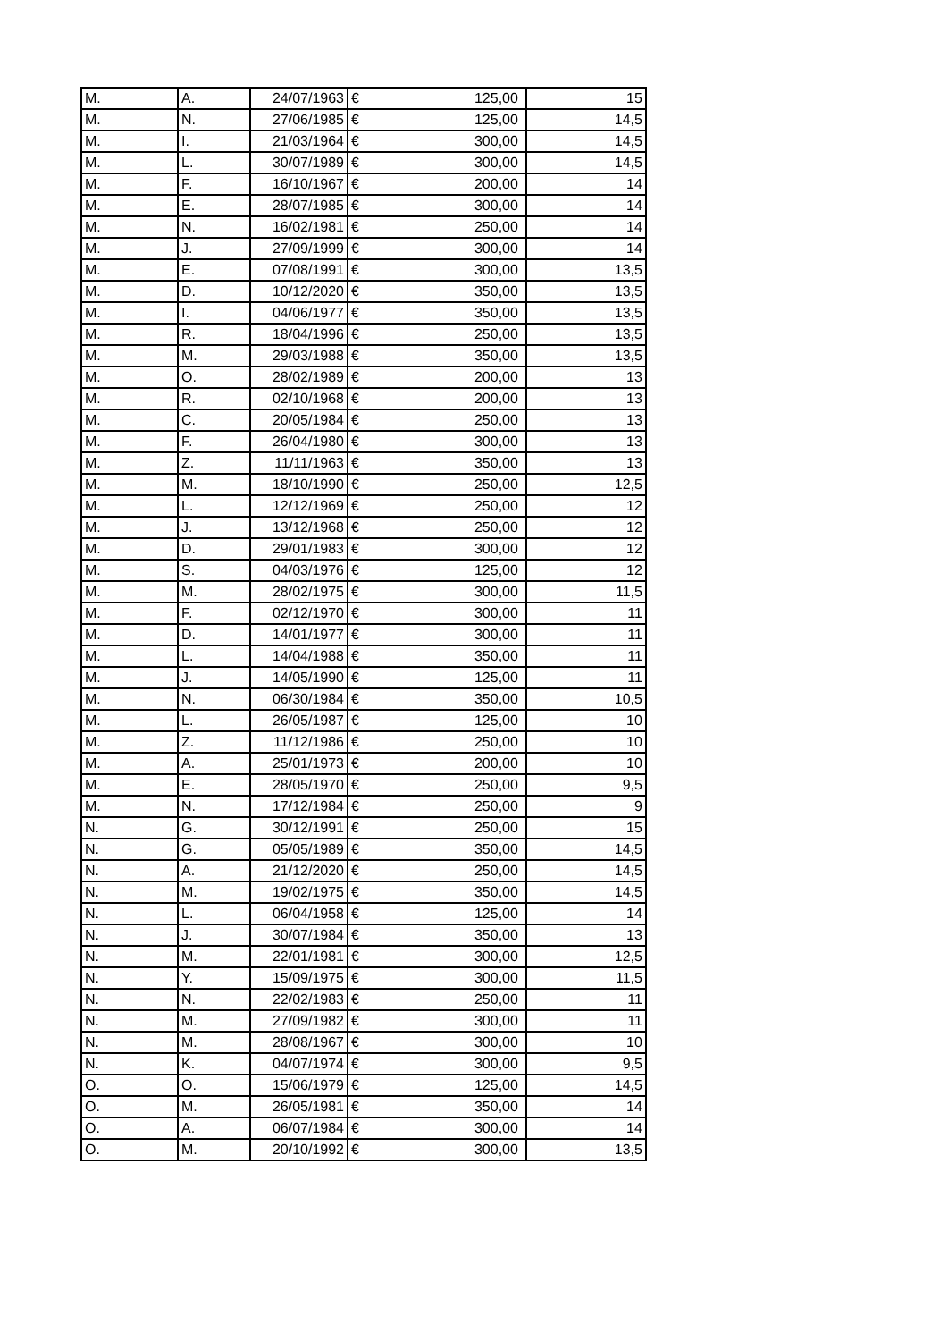| M. | A. | 24/07/1963 | € | 125,00 | 15 |
| M. | N. | 27/06/1985 | € | 125,00 | 14,5 |
| M. | I. | 21/03/1964 | € | 300,00 | 14,5 |
| M. | L. | 30/07/1989 | € | 300,00 | 14,5 |
| M. | F. | 16/10/1967 | € | 200,00 | 14 |
| M. | E. | 28/07/1985 | € | 300,00 | 14 |
| M. | N. | 16/02/1981 | € | 250,00 | 14 |
| M. | J. | 27/09/1999 | € | 300,00 | 14 |
| M. | E. | 07/08/1991 | € | 300,00 | 13,5 |
| M. | D. | 10/12/2020 | € | 350,00 | 13,5 |
| M. | I. | 04/06/1977 | € | 350,00 | 13,5 |
| M. | R. | 18/04/1996 | € | 250,00 | 13,5 |
| M. | M. | 29/03/1988 | € | 350,00 | 13,5 |
| M. | O. | 28/02/1989 | € | 200,00 | 13 |
| M. | R. | 02/10/1968 | € | 200,00 | 13 |
| M. | C. | 20/05/1984 | € | 250,00 | 13 |
| M. | F. | 26/04/1980 | € | 300,00 | 13 |
| M. | Z. | 11/11/1963 | € | 350,00 | 13 |
| M. | M. | 18/10/1990 | € | 250,00 | 12,5 |
| M. | L. | 12/12/1969 | € | 250,00 | 12 |
| M. | J. | 13/12/1968 | € | 250,00 | 12 |
| M. | D. | 29/01/1983 | € | 300,00 | 12 |
| M. | S. | 04/03/1976 | € | 125,00 | 12 |
| M. | M. | 28/02/1975 | € | 300,00 | 11,5 |
| M. | F. | 02/12/1970 | € | 300,00 | 11 |
| M. | D. | 14/01/1977 | € | 300,00 | 11 |
| M. | L. | 14/04/1988 | € | 350,00 | 11 |
| M. | J. | 14/05/1990 | € | 125,00 | 11 |
| M. | N. | 06/30/1984 | € | 350,00 | 10,5 |
| M. | L. | 26/05/1987 | € | 125,00 | 10 |
| M. | Z. | 11/12/1986 | € | 250,00 | 10 |
| M. | A. | 25/01/1973 | € | 200,00 | 10 |
| M. | E. | 28/05/1970 | € | 250,00 | 9,5 |
| M. | N. | 17/12/1984 | € | 250,00 | 9 |
| N. | G. | 30/12/1991 | € | 250,00 | 15 |
| N. | G. | 05/05/1989 | € | 350,00 | 14,5 |
| N. | A. | 21/12/2020 | € | 250,00 | 14,5 |
| N. | M. | 19/02/1975 | € | 350,00 | 14,5 |
| N. | L. | 06/04/1958 | € | 125,00 | 14 |
| N. | J. | 30/07/1984 | € | 350,00 | 13 |
| N. | M. | 22/01/1981 | € | 300,00 | 12,5 |
| N. | Y. | 15/09/1975 | € | 300,00 | 11,5 |
| N. | N. | 22/02/1983 | € | 250,00 | 11 |
| N. | M. | 27/09/1982 | € | 300,00 | 11 |
| N. | M. | 28/08/1967 | € | 300,00 | 10 |
| N. | K. | 04/07/1974 | € | 300,00 | 9,5 |
| O. | O. | 15/06/1979 | € | 125,00 | 14,5 |
| O. | M. | 26/05/1981 | € | 350,00 | 14 |
| O. | A. | 06/07/1984 | € | 300,00 | 14 |
| O. | M. | 20/10/1992 | € | 300,00 | 13,5 |